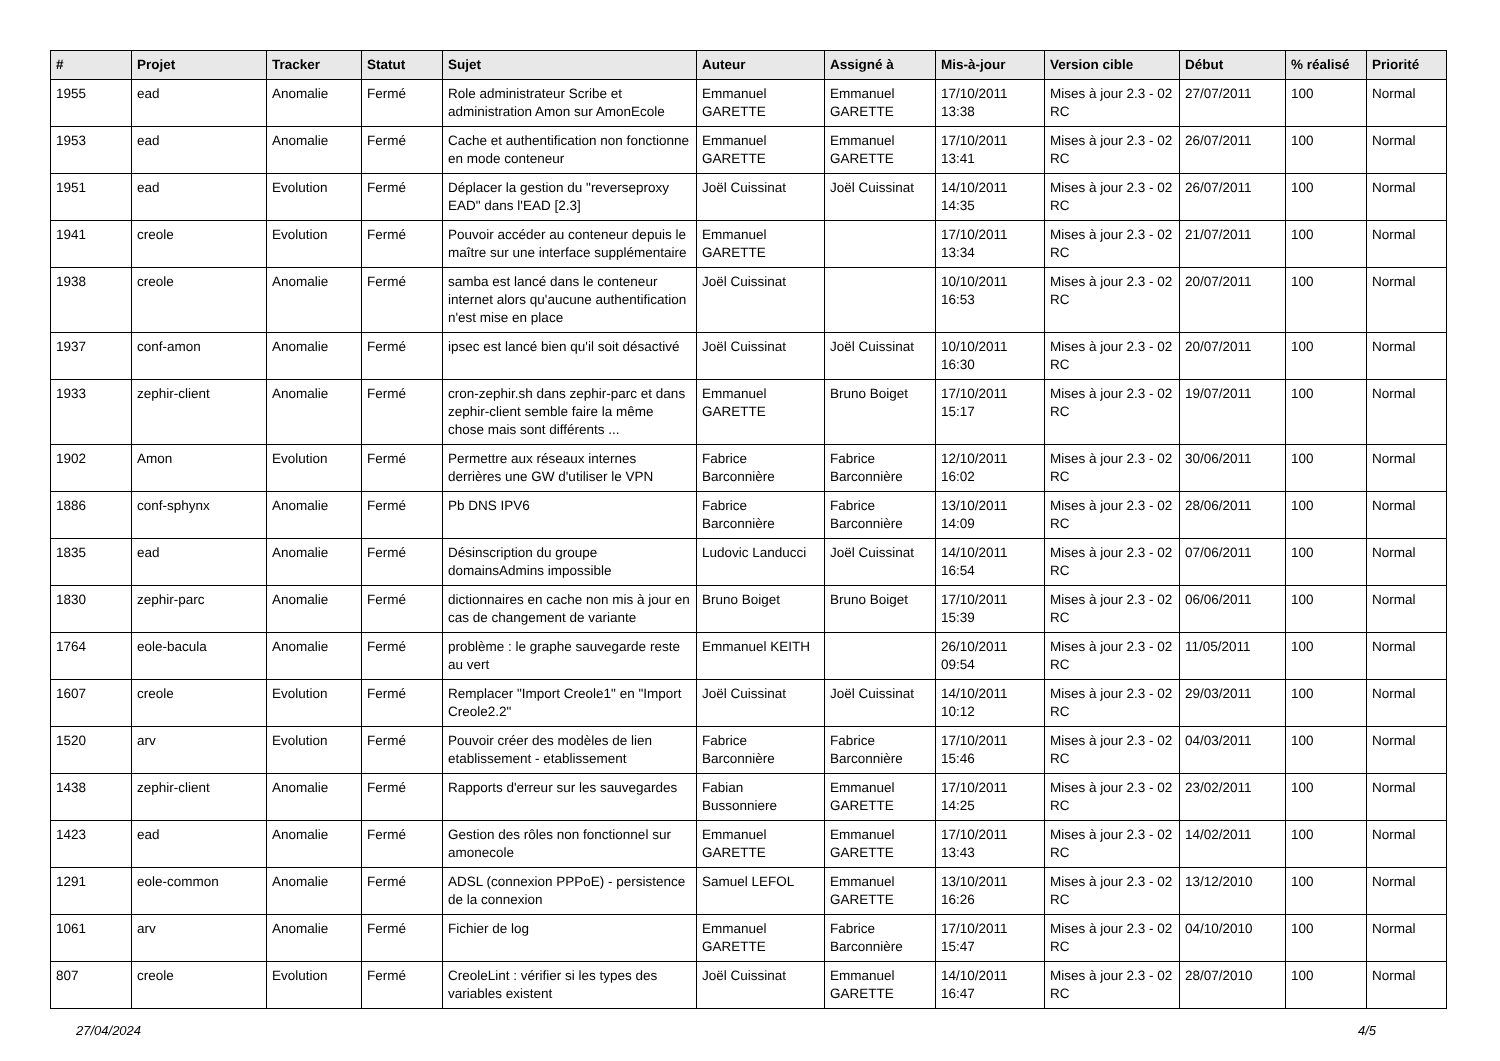| # | Projet | Tracker | Statut | Sujet | Auteur | Assigné à | Mis-à-jour | Version cible | Début | % réalisé | Priorité |
| --- | --- | --- | --- | --- | --- | --- | --- | --- | --- | --- | --- |
| 1955 | ead | Anomalie | Fermé | Role administrateur Scribe et administration Amon sur AmonEcole | Emmanuel GARETTE | Emmanuel GARETTE | 17/10/2011 13:38 | Mises à jour 2.3 - 02 RC | 27/07/2011 | 100 | Normal |
| 1953 | ead | Anomalie | Fermé | Cache et authentification non fonctionne en mode conteneur | Emmanuel GARETTE | Emmanuel GARETTE | 17/10/2011 13:41 | Mises à jour 2.3 - 02 RC | 26/07/2011 | 100 | Normal |
| 1951 | ead | Evolution | Fermé | Déplacer la gestion du "reverseproxy EAD" dans l'EAD [2.3] | Joël Cuissinat | Joël Cuissinat | 14/10/2011 14:35 | Mises à jour 2.3 - 02 RC | 26/07/2011 | 100 | Normal |
| 1941 | creole | Evolution | Fermé | Pouvoir accéder au conteneur depuis le maître sur une interface supplémentaire | Emmanuel GARETTE | | 17/10/2011 13:34 | Mises à jour 2.3 - 02 RC | 21/07/2011 | 100 | Normal |
| 1938 | creole | Anomalie | Fermé | samba est lancé dans le conteneur internet alors qu'aucune authentification n'est mise en place | Joël Cuissinat | | 10/10/2011 16:53 | Mises à jour 2.3 - 02 RC | 20/07/2011 | 100 | Normal |
| 1937 | conf-amon | Anomalie | Fermé | ipsec est lancé bien qu'il soit désactivé | Joël Cuissinat | Joël Cuissinat | 10/10/2011 16:30 | Mises à jour 2.3 - 02 RC | 20/07/2011 | 100 | Normal |
| 1933 | zephir-client | Anomalie | Fermé | cron-zephir.sh dans zephir-parc et dans zephir-client semble faire la même chose mais sont différents ... | Emmanuel GARETTE | Bruno Boiget | 17/10/2011 15:17 | Mises à jour 2.3 - 02 RC | 19/07/2011 | 100 | Normal |
| 1902 | Amon | Evolution | Fermé | Permettre aux réseaux internes derrières une GW d'utiliser le VPN | Fabrice Barconnière | Fabrice Barconnière | 12/10/2011 16:02 | Mises à jour 2.3 - 02 RC | 30/06/2011 | 100 | Normal |
| 1886 | conf-sphynx | Anomalie | Fermé | Pb DNS IPV6 | Fabrice Barconnière | Fabrice Barconnière | 13/10/2011 14:09 | Mises à jour 2.3 - 02 RC | 28/06/2011 | 100 | Normal |
| 1835 | ead | Anomalie | Fermé | Désinscription du groupe domainsAdmins impossible | Ludovic Landucci | Joël Cuissinat | 14/10/2011 16:54 | Mises à jour 2.3 - 02 RC | 07/06/2011 | 100 | Normal |
| 1830 | zephir-parc | Anomalie | Fermé | dictionnaires en cache non mis à jour en cas de changement de variante | Bruno Boiget | Bruno Boiget | 17/10/2011 15:39 | Mises à jour 2.3 - 02 RC | 06/06/2011 | 100 | Normal |
| 1764 | eole-bacula | Anomalie | Fermé | problème : le graphe sauvegarde reste au vert | Emmanuel KEITH | | 26/10/2011 09:54 | Mises à jour 2.3 - 02 RC | 11/05/2011 | 100 | Normal |
| 1607 | creole | Evolution | Fermé | Remplacer "Import Creole1" en "Import Creole2.2" | Joël Cuissinat | Joël Cuissinat | 14/10/2011 10:12 | Mises à jour 2.3 - 02 RC | 29/03/2011 | 100 | Normal |
| 1520 | arv | Evolution | Fermé | Pouvoir créer des modèles de lien etablissement - etablissement | Fabrice Barconnière | Fabrice Barconnière | 17/10/2011 15:46 | Mises à jour 2.3 - 02 RC | 04/03/2011 | 100 | Normal |
| 1438 | zephir-client | Anomalie | Fermé | Rapports d'erreur sur les sauvegardes | Fabian Bussonniere | Emmanuel GARETTE | 17/10/2011 14:25 | Mises à jour 2.3 - 02 RC | 23/02/2011 | 100 | Normal |
| 1423 | ead | Anomalie | Fermé | Gestion des rôles non fonctionnel sur amonecole | Emmanuel GARETTE | Emmanuel GARETTE | 17/10/2011 13:43 | Mises à jour 2.3 - 02 RC | 14/02/2011 | 100 | Normal |
| 1291 | eole-common | Anomalie | Fermé | ADSL (connexion PPPoE) - persistence de la connexion | Samuel LEFOL | Emmanuel GARETTE | 13/10/2011 16:26 | Mises à jour 2.3 - 02 RC | 13/12/2010 | 100 | Normal |
| 1061 | arv | Anomalie | Fermé | Fichier de log | Emmanuel GARETTE | Fabrice Barconnière | 17/10/2011 15:47 | Mises à jour 2.3 - 02 RC | 04/10/2010 | 100 | Normal |
| 807 | creole | Evolution | Fermé | CreoleLint : vérifier si les types des variables existent | Joël Cuissinat | Emmanuel GARETTE | 14/10/2011 16:47 | Mises à jour 2.3 - 02 RC | 28/07/2010 | 100 | Normal |
27/04/2024 4/5